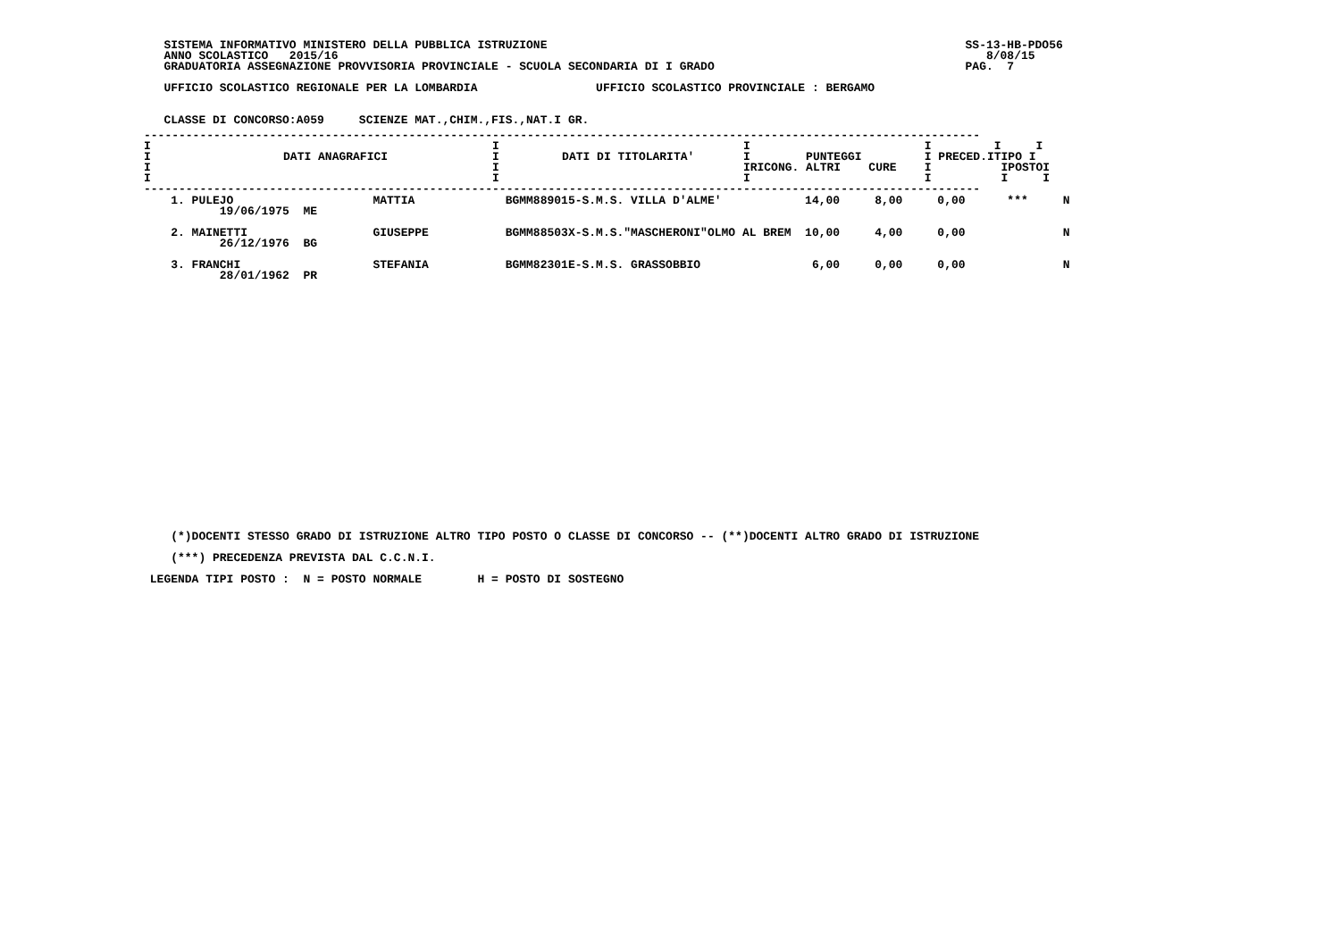SISTEMA INFORMATIVO MINISTERO DELLA PUBBLICA ISTRUZIONE                                                            SS-13-HB-PDO56
   ANNO SCOLASTICO   2015/16                                                                                             8/08/15
   GRADUATORIA ASSEGNAZIONE PROVVISORIA PROVINCIALE - SCUOLA SECONDARIA DI I GRADO                                    PAG.  7

   UFFICIO SCOLASTICO REGIONALE PER LA LOMBARDIA                 UFFICIO SCOLASTICO PROVINCIALE : BERGAMO


   CLASSE DI CONCORSO:A059     SCIENZE MAT.,CHIM.,FIS.,NAT.I GR.
| ------------------------------------------------------------------------------------------------------------------------ I I I I I I I DATI ANAGRAFICI I DATI DI TITOLARITA' I PUNTEGGI I PRECED.ITIPO I I I IRICONG. ALTRI CURE I IPOSTOI I I I I I I ------------------------------------------------------------------------------------------------------------------------ |
    1. PULEJO                    MATTIA             BGMM889015-S.M.S. VILLA D'ALME'            14,00     8,00     0,00      ***     N
           19/06/1975  ME

    2. MAINETTI                  GIUSEPPE           BGMM88503X-S.M.S."MASCHERONI"OLMO AL BREM  10,00     4,00     0,00              N
           26/12/1976  BG

    3. FRANCHI                   STEFANIA           BGMM82301E-S.M.S. GRASSOBBIO                6,00     0,00     0,00              N
           28/01/1962  PR
    (*)DOCENTI STESSO GRADO DI ISTRUZIONE ALTRO TIPO POSTO O CLASSE DI CONCORSO -- (**)DOCENTI ALTRO GRADO DI ISTRUZIONE

    (***) PRECEDENZA PREVISTA DAL C.C.N.I.

 LEGENDA TIPI POSTO :  N = POSTO NORMALE        H = POSTO DI SOSTEGNO